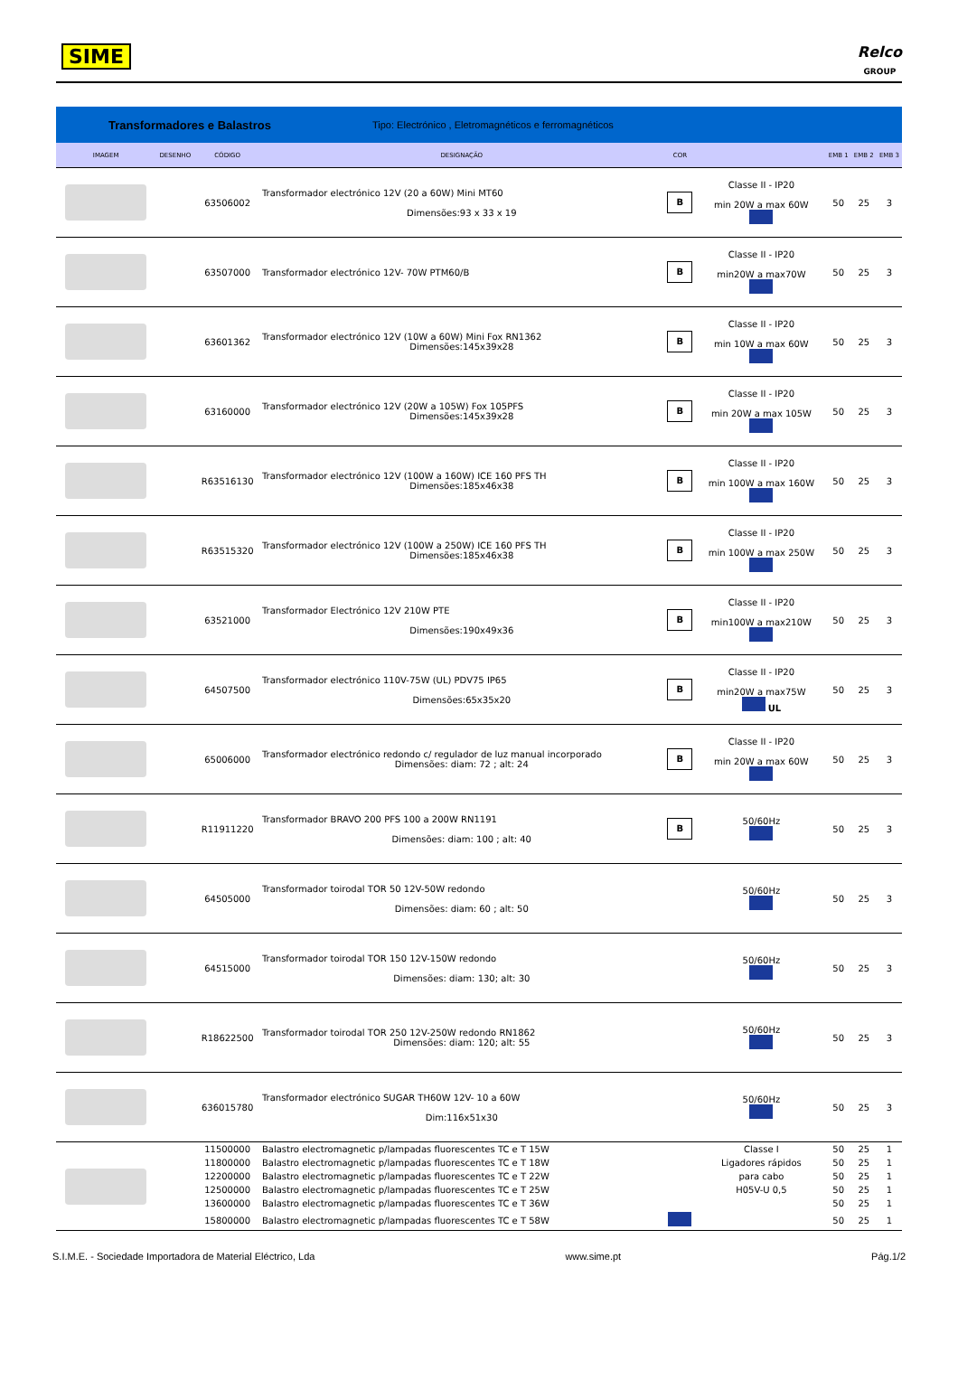SIME
Relco
GROUP
Transformadores e Balastros Tipo: Electrónico , Eletromagnéticos e ferromagnéticos
| IMAGEM | DESENHO | CÓDIGO | DESIGNAÇÃO | COR | | EMB 1 | EMB 2 | EMB 3 |
| --- | --- | --- | --- | --- | --- | --- | --- | --- |
| | | 63506002 | Transformador electrónico 12V (20 a 60W) Mini MT60 Dimensões:93 x 33 x 19 | B | Classe II - IP20 min 20W a max 60W | 50 | 25 | 3 |
| | | 63507000 | Transformador electrónico 12V- 70W PTM60/B | B | Classe II - IP20 min20W a max70W | 50 | 25 | 3 |
| | | 63601362 | Transformador electrónico 12V (10W a 60W) Mini Fox RN1362 Dimensões:145x39x28 | B | Classe II - IP20 min 10W a max 60W | 50 | 25 | 3 |
| | | 63160000 | Transformador electrónico 12V (20W a 105W) Fox 105PFS Dimensões:145x39x28 | B | Classe II - IP20 min 20W a max 105W | 50 | 25 | 3 |
| | | R63516130 | Transformador electrónico 12V (100W a 160W) ICE 160 PFS TH Dimensões:185x46x38 | B | Classe II - IP20 min 100W a max 160W | 50 | 25 | 3 |
| | | R63515320 | Transformador electrónico 12V (100W a 250W) ICE 160 PFS TH Dimensões:185x46x38 | B | Classe II - IP20 min 100W a max 250W | 50 | 25 | 3 |
| | | 63521000 | Transformador Electrónico 12V 210W PTE Dimensões:190x49x36 | B | Classe II - IP20 min100W a max210W | 50 | 25 | 3 |
| | | 64507500 | Transformador electrónico 110V-75W (UL) PDV75 IP65 Dimensões:65x35x20 | B | Classe II - IP20 min20W a max75W UL | 50 | 25 | 3 |
| | | 65006000 | Transformador electrónico redondo c/ regulador de luz manual incorporado Dimensões: diam: 72 ; alt: 24 | B | Classe II - IP20 min 20W a max 60W | 50 | 25 | 3 |
| | | R11911220 | Transformador BRAVO 200 PFS 100 a 200W RN1191 Dimensões: diam: 100 ; alt: 40 | B | 50/60Hz | 50 | 25 | 3 |
| | | 64505000 | Transformador toirodal TOR 50 12V-50W redondo Dimensões: diam: 60 ; alt: 50 | | 50/60Hz | 50 | 25 | 3 |
| | | 64515000 | Transformador toirodal TOR 150 12V-150W redondo Dimensões: diam: 130; alt: 30 | | 50/60Hz | 50 | 25 | 3 |
| | | R18622500 | Transformador toirodal TOR 250 12V-250W redondo RN1862 Dimensões: diam: 120; alt: 55 | | 50/60Hz | 50 | 25 | 3 |
| | | 636015780 | Transformador electrónico SUGAR TH60W 12V- 10 a 60W Dim:116x51x30 | | 50/60Hz | 50 | 25 | 3 |
| | | 11500000 | Balastro electromagnetic p/lampadas fluorescentes TC e T 15W | | Classe I | 50 | 25 | 1 |
| | | 11800000 | Balastro electromagnetic p/lampadas fluorescentes TC e T 18W | | Ligadores rápidos | 50 | 25 | 1 |
| | | 12200000 | Balastro electromagnetic p/lampadas fluorescentes TC e T 22W | | para cabo | 50 | 25 | 1 |
| | | 12500000 | Balastro electromagnetic p/lampadas fluorescentes TC e T 25W | | H05V-U 0,5 | 50 | 25 | 1 |
| | | 13600000 | Balastro electromagnetic p/lampadas fluorescentes TC e T 36W | | | 50 | 25 | 1 |
| | | 15800000 | Balastro electromagnetic p/lampadas fluorescentes TC e T 58W | | | 50 | 25 | 1 |
S.I.M.E. - Sociedade Importadora de Material Eléctrico, Lda www.sime.pt Pág.1/2